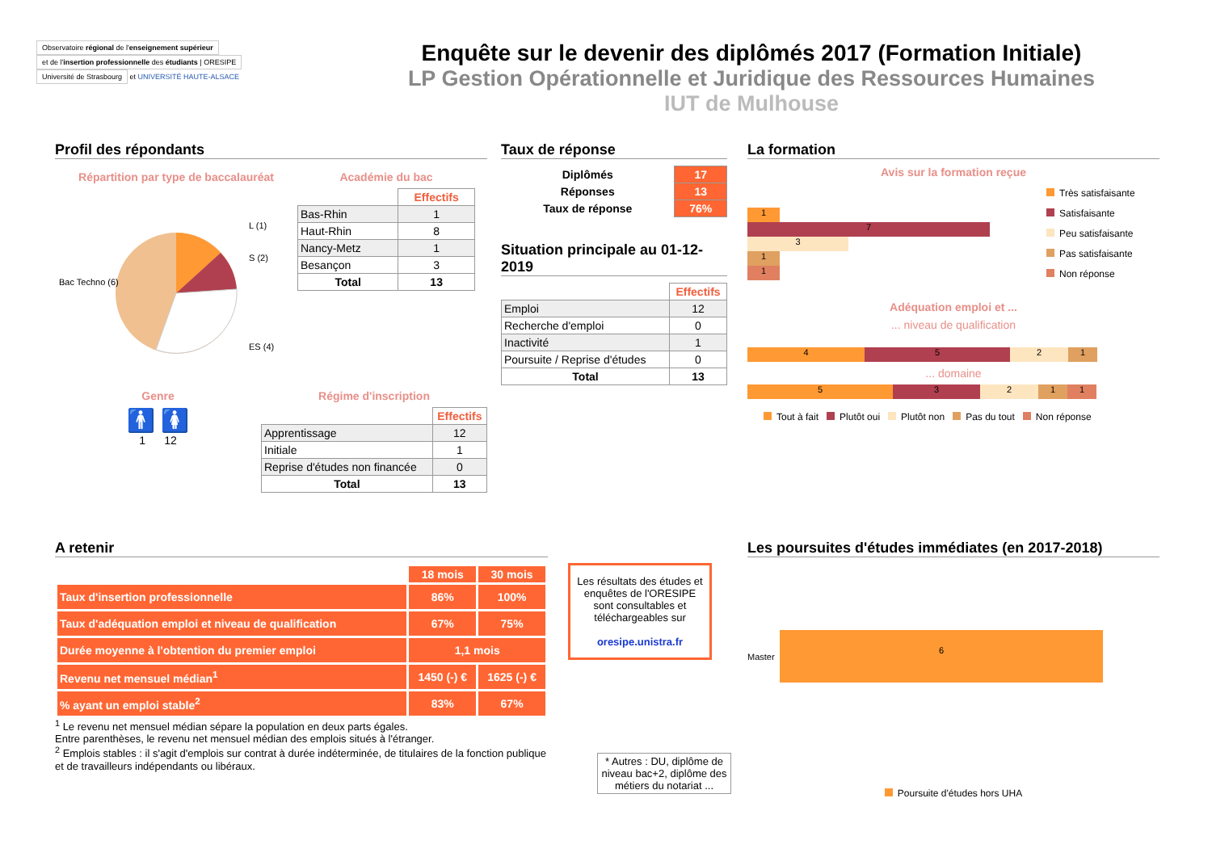Observatoire régional de l'enseignement supérieur
et de l'insertion professionnelle des étudiants | ORESIPE
Université de Strasbourg
et UNIVERSITÉ HAUTE-ALSACE
Enquête sur le devenir des diplômés 2017 (Formation Initiale)
LP Gestion Opérationnelle et Juridique des Ressources Humaines
IUT de Mulhouse
Profil des répondants
Répartition par type de baccalauréat
Bac Techno (6)
L (1)
S (2)
ES (4)
Académie du bac
| | Effectifs |
| Bas-Rhin | 1 |
| Haut-Rhin | 8 |
| Nancy-Metz | 1 |
| Besançon | 3 |
| Total | 13 |
Genre
🚹 🚺
1 12
Régime d'inscription
| | Effectifs |
| Apprentissage | 12 |
| Initiale | 1 |
| Reprise d'études non financée | 0 |
| Total | 13 |
Taux de réponse
| Diplômés | 17 |
| Réponses | 13 |
| Taux de réponse | 76% |
Situation principale au 01-12-2019
| | Effectifs |
| Emploi | 12 |
| Recherche d'emploi | 0 |
| Inactivité | 1 |
| Poursuite / Reprise d'études | 0 |
| Total | 13 |
La formation
Avis sur la formation reçue
1
7
3
1
1
Très satisfaisante
Satisfaisante
Peu satisfaisante
Pas satisfaisante
Non réponse
Adéquation emploi et ...
... niveau de qualification
4 5 2 1
... domaine
5 3 2 1 1
Tout à fait Plutôt oui Plutôt non Pas du tout Non réponse
A retenir
| | 18 mois | 30 mois |
| Taux d'insertion professionnelle | 86% | 100% |
| Taux d'adéquation emploi et niveau de qualification | 67% | 75% |
| Durée moyenne à l'obtention du premier emploi | 1,1 mois | |
| Revenu net mensuel médian<sup>1</sup> | 1450 (-) € | 1625 (-) € |
| % ayant un emploi stable<sup>2</sup> | 83% | 67% |
<sup>1</sup> Le revenu net mensuel médian sépare la population en deux parts égales.
Entre parenthèses, le revenu net mensuel médian des emplois situés à l'étranger.
<sup>2</sup> Emplois stables : il s'agit d'emplois sur contrat à durée indéterminée, de titulaires de la fonction publique et de travailleurs indépendants ou libéraux.
Les résultats des études et enquêtes de l'ORESIPE sont consultables et téléchargeables sur
oresipe.unistra.fr
* Autres : DU, diplôme de niveau bac+2, diplôme des métiers du notariat ...
Les poursuites d'études immédiates (en 2017-2018)
Master
6
Poursuite d'études hors UHA